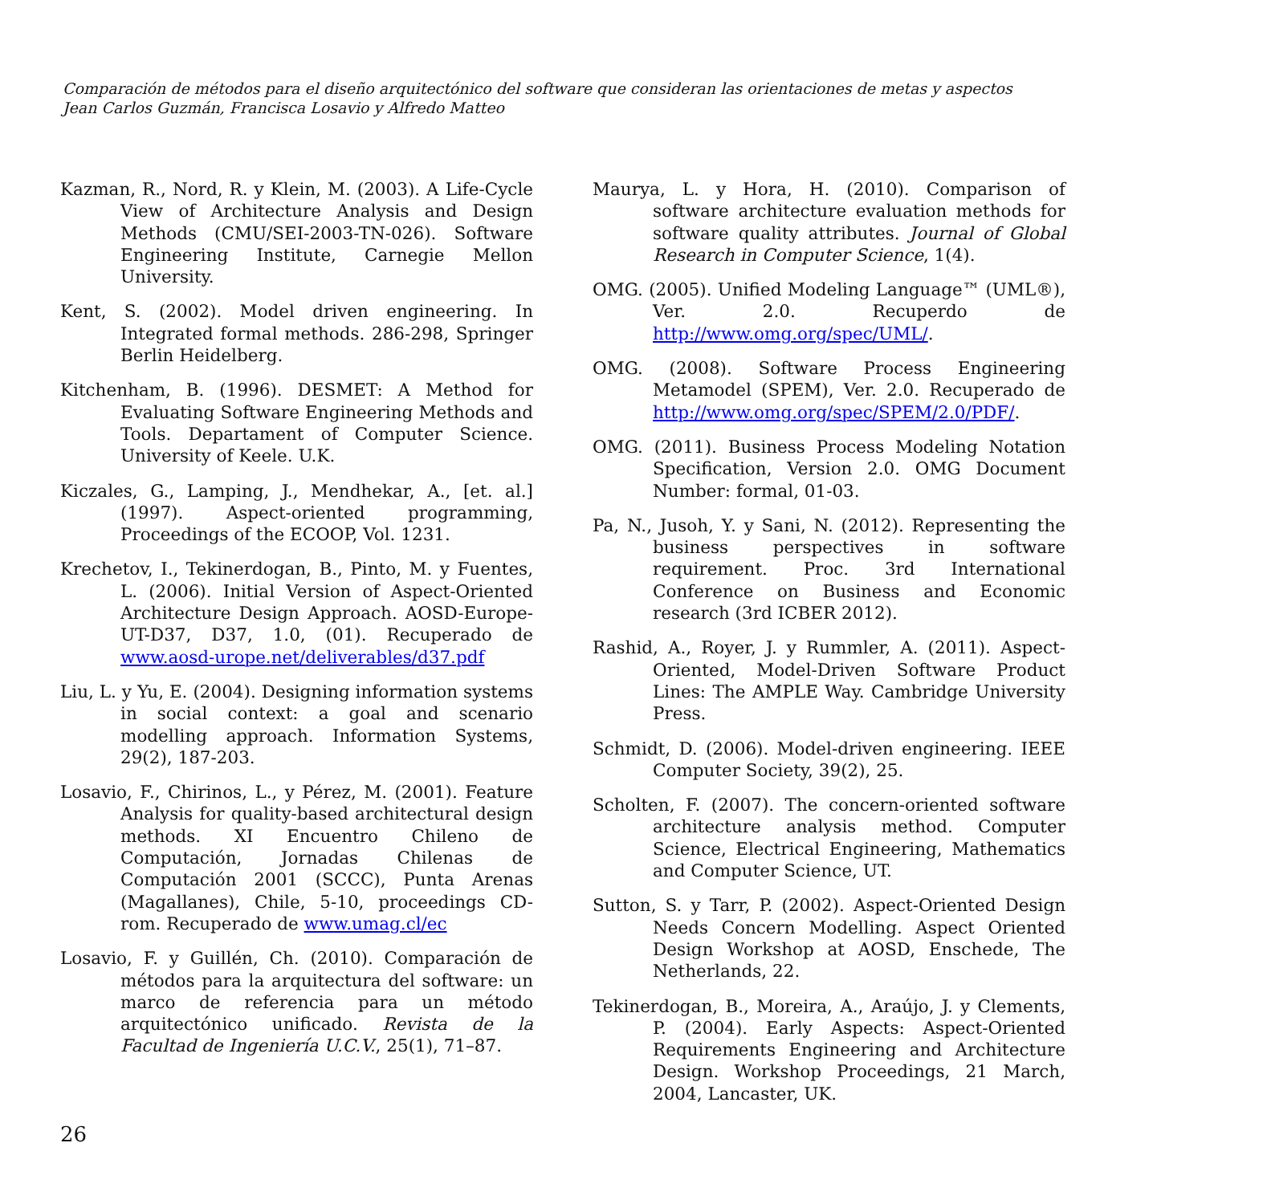Comparación de métodos para el diseño arquitectónico del software que consideran las orientaciones de metas y aspectos
Jean Carlos Guzmán, Francisca Losavio y Alfredo Matteo
Kazman, R., Nord, R. y Klein, M. (2003). A Life-Cycle View of Architecture Analysis and Design Methods (CMU/SEI-2003-TN-026). Software Engineering Institute, Carnegie Mellon University.
Kent, S. (2002). Model driven engineering. In Integrated formal methods. 286-298, Springer Berlin Heidelberg.
Kitchenham, B. (1996). DESMET: A Method for Evaluating Software Engineering Methods and Tools. Departament of Computer Science. University of Keele. U.K.
Kiczales, G., Lamping, J., Mendhekar, A., [et. al.] (1997). Aspect-oriented programming, Proceedings of the ECOOP, Vol. 1231.
Krechetov, I., Tekinerdogan, B., Pinto, M. y Fuentes, L. (2006). Initial Version of Aspect-Oriented Architecture Design Approach. AOSD-Europe-UT-D37, D37, 1.0, (01). Recuperado de www.aosd-urope.net/deliverables/d37.pdf
Liu, L. y Yu, E. (2004). Designing information systems in social context: a goal and scenario modelling approach. Information Systems, 29(2), 187-203.
Losavio, F., Chirinos, L., y Pérez, M. (2001). Feature Analysis for quality-based architectural design methods. XI Encuentro Chileno de Computación, Jornadas Chilenas de Computación 2001 (SCCC), Punta Arenas (Magallanes), Chile, 5-10, proceedings CD-rom. Recuperado de www.umag.cl/ec
Losavio, F. y Guillén, Ch. (2010). Comparación de métodos para la arquitectura del software: un marco de referencia para un método arquitectónico unificado. Revista de la Facultad de Ingeniería U.C.V., 25(1), 71–87.
Maurya, L. y Hora, H. (2010). Comparison of software architecture evaluation methods for software quality attributes. Journal of Global Research in Computer Science, 1(4).
OMG. (2005). Unified Modeling Language™ (UML®), Ver. 2.0. Recuperdo de http://www.omg.org/spec/UML/.
OMG. (2008). Software Process Engineering Metamodel (SPEM), Ver. 2.0. Recuperado de http://www.omg.org/spec/SPEM/2.0/PDF/.
OMG. (2011). Business Process Modeling Notation Specification, Version 2.0. OMG Document Number: formal, 01-03.
Pa, N., Jusoh, Y. y Sani, N. (2012). Representing the business perspectives in software requirement. Proc. 3rd International Conference on Business and Economic research (3rd ICBER 2012).
Rashid, A., Royer, J. y Rummler, A. (2011). Aspect-Oriented, Model-Driven Software Product Lines: The AMPLE Way. Cambridge University Press.
Schmidt, D. (2006). Model-driven engineering. IEEE Computer Society, 39(2), 25.
Scholten, F. (2007). The concern-oriented software architecture analysis method. Computer Science, Electrical Engineering, Mathematics and Computer Science, UT.
Sutton, S. y Tarr, P. (2002). Aspect-Oriented Design Needs Concern Modelling. Aspect Oriented Design Workshop at AOSD, Enschede, The Netherlands, 22.
Tekinerdogan, B., Moreira, A., Araújo, J. y Clements, P. (2004). Early Aspects: Aspect-Oriented Requirements Engineering and Architecture Design. Workshop Proceedings, 21 March, 2004, Lancaster, UK.
26